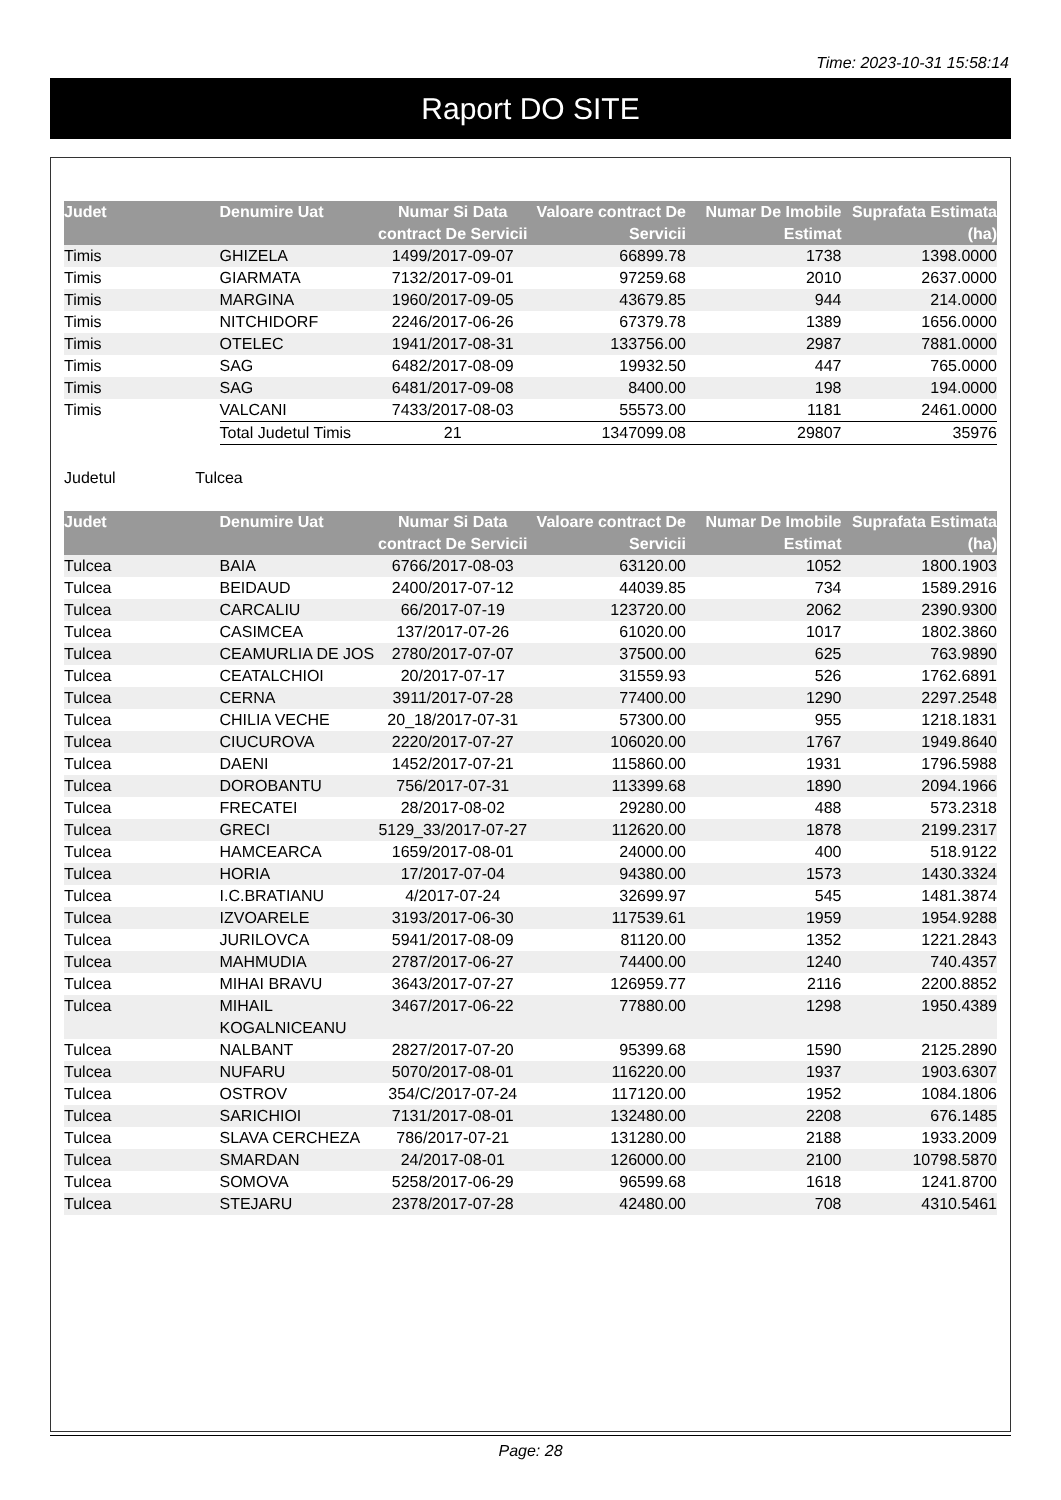Time: 2023-10-31 15:58:14
Raport DO SITE
| Judet | Denumire Uat | Numar Si Data contract De Servicii | Valoare contract De Servicii | Numar De Imobile Estimat | Suprafata Estimata (ha) |
| --- | --- | --- | --- | --- | --- |
| Timis | GHIZELA | 1499/2017-09-07 | 66899.78 | 1738 | 1398.0000 |
| Timis | GIARMATA | 7132/2017-09-01 | 97259.68 | 2010 | 2637.0000 |
| Timis | MARGINA | 1960/2017-09-05 | 43679.85 | 944 | 214.0000 |
| Timis | NITCHIDORF | 2246/2017-06-26 | 67379.78 | 1389 | 1656.0000 |
| Timis | OTELEC | 1941/2017-08-31 | 133756.00 | 2987 | 7881.0000 |
| Timis | SAG | 6482/2017-08-09 | 19932.50 | 447 | 765.0000 |
| Timis | SAG | 6481/2017-09-08 | 8400.00 | 198 | 194.0000 |
| Timis | VALCANI | 7433/2017-08-03 | 55573.00 | 1181 | 2461.0000 |
| | Total Judetul Timis | 21 | 1347099.08 | 29807 | 35976 |
Judetul Tulcea
| Judet | Denumire Uat | Numar Si Data contract De Servicii | Valoare contract De Servicii | Numar De Imobile Estimat | Suprafata Estimata (ha) |
| --- | --- | --- | --- | --- | --- |
| Tulcea | BAIA | 6766/2017-08-03 | 63120.00 | 1052 | 1800.1903 |
| Tulcea | BEIDAUD | 2400/2017-07-12 | 44039.85 | 734 | 1589.2916 |
| Tulcea | CARCALIU | 66/2017-07-19 | 123720.00 | 2062 | 2390.9300 |
| Tulcea | CASIMCEA | 137/2017-07-26 | 61020.00 | 1017 | 1802.3860 |
| Tulcea | CEAMURLIA DE JOS | 2780/2017-07-07 | 37500.00 | 625 | 763.9890 |
| Tulcea | CEATALCHIOI | 20/2017-07-17 | 31559.93 | 526 | 1762.6891 |
| Tulcea | CERNA | 3911/2017-07-28 | 77400.00 | 1290 | 2297.2548 |
| Tulcea | CHILIA VECHE | 20_18/2017-07-31 | 57300.00 | 955 | 1218.1831 |
| Tulcea | CIUCUROVA | 2220/2017-07-27 | 106020.00 | 1767 | 1949.8640 |
| Tulcea | DAENI | 1452/2017-07-21 | 115860.00 | 1931 | 1796.5988 |
| Tulcea | DOROBANTU | 756/2017-07-31 | 113399.68 | 1890 | 2094.1966 |
| Tulcea | FRECATEI | 28/2017-08-02 | 29280.00 | 488 | 573.2318 |
| Tulcea | GRECI | 5129_33/2017-07-27 | 112620.00 | 1878 | 2199.2317 |
| Tulcea | HAMCEARCA | 1659/2017-08-01 | 24000.00 | 400 | 518.9122 |
| Tulcea | HORIA | 17/2017-07-04 | 94380.00 | 1573 | 1430.3324 |
| Tulcea | I.C.BRATIANU | 4/2017-07-24 | 32699.97 | 545 | 1481.3874 |
| Tulcea | IZVOARELE | 3193/2017-06-30 | 117539.61 | 1959 | 1954.9288 |
| Tulcea | JURILOVCA | 5941/2017-08-09 | 81120.00 | 1352 | 1221.2843 |
| Tulcea | MAHMUDIA | 2787/2017-06-27 | 74400.00 | 1240 | 740.4357 |
| Tulcea | MIHAI BRAVU | 3643/2017-07-27 | 126959.77 | 2116 | 2200.8852 |
| Tulcea | MIHAIL KOGALNICEANU | 3467/2017-06-22 | 77880.00 | 1298 | 1950.4389 |
| Tulcea | NALBANT | 2827/2017-07-20 | 95399.68 | 1590 | 2125.2890 |
| Tulcea | NUFARU | 5070/2017-08-01 | 116220.00 | 1937 | 1903.6307 |
| Tulcea | OSTROV | 354/C/2017-07-24 | 117120.00 | 1952 | 1084.1806 |
| Tulcea | SARICHIOI | 7131/2017-08-01 | 132480.00 | 2208 | 676.1485 |
| Tulcea | SLAVA CERCHEZA | 786/2017-07-21 | 131280.00 | 2188 | 1933.2009 |
| Tulcea | SMARDAN | 24/2017-08-01 | 126000.00 | 2100 | 10798.5870 |
| Tulcea | SOMOVA | 5258/2017-06-29 | 96599.68 | 1618 | 1241.8700 |
| Tulcea | STEJARU | 2378/2017-07-28 | 42480.00 | 708 | 4310.5461 |
Page: 28